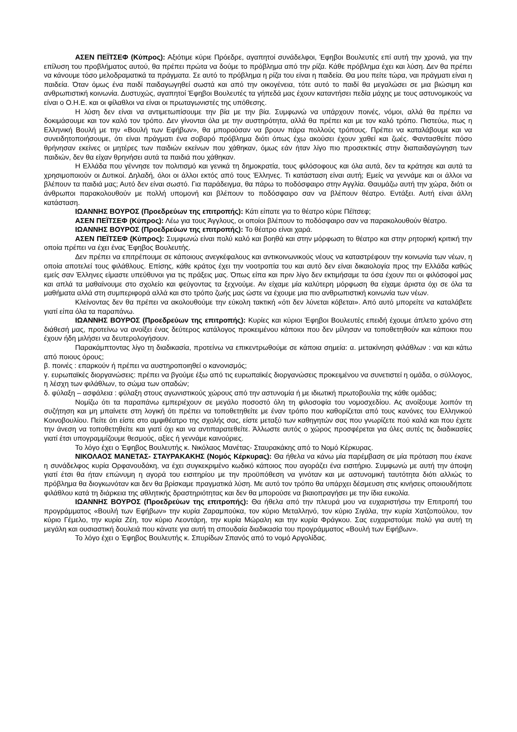ΑΣΕΝ ΠΕΪΤΣΕΦ (Κύπρος): Αξιότιμε κύριε Πρόεδρε, αγαπητοί συνάδελφοι, Έφηβοι Βουλευτές επί αυτή την χρονιά, για την επίλυση του προβλήματος αυτού, θα πρέπει πρώτα να δούμε το πρόβλημα από την ρίζα. Κάθε πρόβλημα έχει και λύση. Δεν θα πρέπει να κάνουμε τόσο μελοδραματικά τα πράγματα. Σε αυτό το πρόβλημα η ρίζα του είναι η παιδεία. Θα μου πείτε τώρα, ναι πράγματι είναι η παιδεία. Όταν όμως ένα παιδί παιδαγωγηθεί σωστά και από την οικογένεια, τότε αυτό το παιδί θα μεγαλώσει σε μια βιώσιμη και ανθρωπιστική κοινωνία. Δυστυχώς, αγαπητοί Έφηβοι Βουλευτές τα γήπεδά μας έχουν καταντήσει πεδία μάχης με τους αστυνομικούς να είναι ο Ο.Η.Ε. και οι φίλαθλοι να είναι οι πρωταγωνιστές της υπόθεσης.
Η λύση δεν είναι να αντιμετωπίσουμε την βία με την βία. Συμφωνώ να υπάρχουν ποινές, νόμοι, αλλά θα πρέπει να δοκιμάσουμε και τον καλό τον τρόπο. Δεν γίνονται όλα με την αυστηρότητα, αλλά θα πρέπει και με τον καλό τρόπο. Πιστεύω, πως η Ελληνική Βουλή με την «Βουλή των Εφήβων», θα μπορούσαν να βρουν πάρα πολλούς τρόπους. Πρέπει να καταλάβουμε και να συνειδητοποιήσουμε, ότι είναι πράγματι ένα σοβαρό πρόβλημα διότι όπως έχω ακούσει έχουν χαθεί και ζωές. Φαντασθείτε πόσο θρήνησαν εκείνες οι μητέρες των παιδιών εκείνων που χάθηκαν, όμως εάν ήταν λίγο πιο προσεκτικές στην διαπαιδαγώγηση των παιδιών, δεν θα είχαν θρηνήσει αυτά τα παιδιά που χάθηκαν.
Η Ελλάδα που γέννησε τον πολιτισμό και γενικά τη δημοκρατία, τους φιλόσοφους και όλα αυτά, δεν τα κράτησε και αυτά τα χρησιμοποιούν οι Δυτικοί. Δηλαδή, όλοι οι άλλοι εκτός από τους Έλληνες. Τι κατάσταση είναι αυτή; Εμείς να γεννάμε και οι άλλοι να βλέπουν τα παιδιά μας; Αυτό δεν είναι σωστό. Για παράδειγμα, θα πάρω το ποδόσφαιρο στην Αγγλία. Θαυμάζω αυτή την χώρα, διότι οι άνθρωποι παρακολουθούν με πολλή υπομονή και βλέπουν το ποδόσφαιρο σαν να βλέπουν θέατρο. Εντάξει. Αυτή είναι άλλη κατάσταση.
ΙΩΑΝΝΗΣ ΒΟΥΡΟΣ (Προεδρεύων της επιτροπής): Κάτι είπατε για το θέατρο κύριε Πέϊτσεφ;
ΑΣΕΝ ΠΕΪΤΣΕΦ (Κύπρος): Λέω για τους Άγγλους, οι οποίοι βλέπουν το ποδόσφαιρο σαν να παρακολουθούν θέατρο.
ΙΩΑΝΝΗΣ ΒΟΥΡΟΣ (Προεδρεύων της επιτροπής): Το θέατρο είναι χαρά.
ΑΣΕΝ ΠΕΪΤΣΕΦ (Κύπρος): Συμφωνώ είναι πολύ καλό και βοηθά και στην μόρφωση το θέατρο και στην ρητορική κριτική την οποία πρέπει να έχει ένας Έφηβος Βουλευτής.
Δεν πρέπει να επιτρέπουμε σε κάποιους ανεγκέφαλους και αντικοινωνικούς νέους να καταστρέφουν την κοινωνία των νέων, η οποία αποτελεί τους φιλάθλους. Επίσης, κάθε κράτος έχει την νοοτροπία του και αυτό δεν είναι δικαιολογία προς την Ελλάδα καθώς εμείς σαν Έλληνες είμαστε υπεύθυνοι για τις πράξεις μας. Όπως είπα και πριν λίγο δεν εκτιμήσαμε τα όσα έχουν πει οι φιλόσοφοί μας και απλά τα μαθαίνουμε στο σχολείο και φεύγοντας τα ξεχνούμε. Αν είχαμε μία καλύτερη μόρφωση θα είχαμε άριστα όχι σε όλα τα μαθήματα αλλά στη συμπεριφορά αλλά και στο τρόπο ζωής μας ώστε να έχουμε μια πιο ανθρωπιστική κοινωνία των νέων.
Κλείνοντας δεν θα πρέπει να ακολουθούμε την εύκολη τακτική «ότι δεν λύνεται κόβεται». Από αυτό μπορείτε να καταλάβετε γιατί είπα όλα τα παραπάνω.
ΙΩΑΝΝΗΣ ΒΟΥΡΟΣ (Προεδρεύων της επιτροπής): Κυρίες και κύριοι Έφηβοι Βουλευτές επειδή έχουμε άπλετο χρόνο στη διάθεσή μας, προτείνω να ανοίξει ένας δεύτερος κατάλογος προκειμένου κάποιοι που δεν μίλησαν να τοποθετηθούν και κάποιοι που έχουν ήδη μιλήσει να δευτερολογήσουν.
Παρακάμπτοντας λίγο τη διαδικασία, προτείνω να επικεντρωθούμε σε κάποια σημεία: α. μετακίνηση φιλάθλων : ναι και κάτω από ποιους όρους;
β. ποινές : επαρκούν ή πρέπει να αυστηροποιηθεί ο κανονισμός;
γ. ευρωπαϊκές διοργανώσεις: πρέπει να βγούμε έξω από τις ευρωπαϊκές διοργανώσεις προκειμένου να συνετιστεί η ομάδα, ο σύλλογος, η λέσχη των φιλάθλων, το σώμα των οπαδών;
δ. φύλαξη – ασφάλεια : φύλαξη στους αγωνιστικούς χώρους από την αστυνομία ή με ιδιωτική πρωτοβουλία της κάθε ομάδας;
Νομίζω ότι τα παραπάνω εμπεριέχουν σε μεγάλο ποσοστό όλη τη φιλοσοφία του νομοσχεδίου. Ας ανοίξουμε λοιπόν τη συζήτηση και μη μπαίνετε στη λογική ότι πρέπει να τοποθετηθείτε με έναν τρόπο που καθορίζεται από τους κανόνες του Ελληνικού Κοινοβουλίου. Πείτε ότι είστε στο αμφιθέατρο της σχολής σας, είστε μεταξύ των καθηγητών σας που γνωρίζετε πού καλά και που έχετε την άνεση να τοποθετηθείτε και γιατί όχι και να αντιπαρατεθείτε. Άλλωστε αυτός ο χώρος προσφέρεται για όλες αυτές τις διαδικασίες γιατί έτσι υπογραμμίζουμε θεσμούς, αξίες ή γεννάμε καινούριες.
Το λόγο έχει ο Έφηβος Βουλευτής κ. Νικόλαος Μανέτας- Σταυρακάκης από το Νομό Κέρκυρας.
ΝΙΚΟΛΑΟΣ ΜΑΝΕΤΑΣ- ΣΤΑΥΡΑΚΑΚΗΣ (Νομός Κέρκυρας): Θα ήθελα να κάνω μία παρέμβαση σε μία πρόταση που έκανε η συνάδελφος κυρία Ορφανουδάκη, να έχει συγκεκριμένο κωδικό κάποιος που αγοράζει ένα εισιτήριο. Συμφωνώ με αυτή την άποψη γιατί έτσι θα ήταν επώνυμη η αγορά του εισιτηρίου με την προϋπόθεση να γινόταν και με αστυνομική ταυτότητα διότι αλλιώς το πρόβλημα θα διογκωνόταν και δεν θα βρίσκαμε πραγματικά λύση. Με αυτό τον τρόπο θα υπάρχει δέσμευση στις κινήσεις οποιουδήποτε φιλάθλου κατά τη διάρκεια της αθλητικής δραστηριότητας και δεν θα μπορούσε να βιαιοπραγήσει με την ίδια ευκολία.
ΙΩΑΝΝΗΣ ΒΟΥΡΟΣ (Προεδρεύων της επιτροπής): Θα ήθελα από την πλευρά μου να ευχαριστήσω την Επιτροπή του προγράμματος «Βουλή των Εφήβων» την κυρία Ζαραμπούκα, τον κύριο Μεταλληνό, τον κύριο Σιγάλα, την κυρία Χατζοπούλου, τον κύριο Γέμελο, την κυρία Ζέη, τον κύριο Λεοντάρη, την κυρία Μώραλη και την κυρία Φράγκου. Σας ευχαριστούμε πολύ για αυτή τη μεγάλη και ουσιαστική δουλειά που κάνατε για αυτή τη σπουδαία διαδικασία του προγράμματος «Βουλή των Εφήβων».
Το λόγο έχει ο Έφηβος Βουλευτής κ. Σπυρίδων Σπανός από το νομό Αργολίδας.